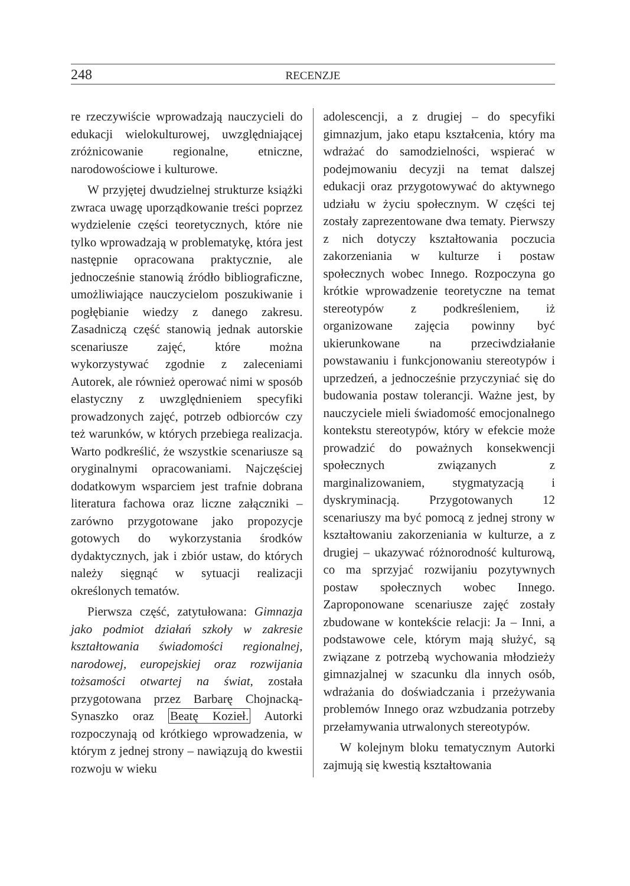248 RECENZJE
re rzeczywiście wprowadzają nauczycieli do edukacji wielokulturowej, uwzględniającej zróżnicowanie regionalne, etniczne, narodowościowe i kulturowe.
W przyjętej dwudzielnej strukturze książki zwraca uwagę uporządkowanie treści poprzez wydzielenie części teoretycznych, które nie tylko wprowadzają w problematykę, która jest następnie opracowana praktycznie, ale jednocześnie stanowią źródło bibliograficzne, umożliwiające nauczycielom poszukiwanie i pogłębianie wiedzy z danego zakresu. Zasadniczą część stanowią jednak autorskie scenariusze zajęć, które można wykorzystywać zgodnie z zaleceniami Autorek, ale również operować nimi w sposób elastyczny z uwzględnieniem specyfiki prowadzonych zajęć, potrzeb odbiorców czy też warunków, w których przebiega realizacja. Warto podkreślić, że wszystkie scenariusze są oryginalnymi opracowaniami. Najczęściej dodatkowym wsparciem jest trafnie dobrana literatura fachowa oraz liczne załączniki – zarówno przygotowane jako propozycje gotowych do wykorzystania środków dydaktycznych, jak i zbiór ustaw, do których należy sięgnąć w sytuacji realizacji określonych tematów.
Pierwsza część, zatytułowana: Gimnazja jako podmiot działań szkoły w zakresie kształtowania świadomości regionalnej, narodowej, europejskiej oraz rozwijania tożsamości otwartej na świat, została przygotowana przez Barbarę Chojnacką-Synaszko oraz Beatę Kozieł. Autorki rozpoczynają od krótkiego wprowadzenia, w którym z jednej strony – nawiązują do kwestii rozwoju w wieku
adolescencji, a z drugiej – do specyfiki gimnazjum, jako etapu kształcenia, który ma wdrażać do samodzielności, wspierać w podejmowaniu decyzji na temat dalszej edukacji oraz przygotowywać do aktywnego udziału w życiu społecznym. W części tej zostały zaprezentowane dwa tematy. Pierwszy z nich dotyczy kształtowania poczucia zakorzeniania w kulturze i postaw społecznych wobec Innego. Rozpoczyna go krótkie wprowadzenie teoretyczne na temat stereotypów z podkreśleniem, iż organizowane zajęcia powinny być ukierunkowane na przeciwdziałanie powstawaniu i funkcjonowaniu stereotypów i uprzedzeń, a jednocześnie przyczyniać się do budowania postaw tolerancji. Ważne jest, by nauczyciele mieli świadomość emocjonalnego kontekstu stereotypów, który w efekcie może prowadzić do poważnych konsekwencji społecznych związanych z marginalizowaniem, stygmatyzacją i dyskryminacją. Przygotowanych 12 scenariuszy ma być pomocą z jednej strony w kształtowaniu zakorzeniania w kulturze, a z drugiej – ukazywać różnorodność kulturową, co ma sprzyjać rozwijaniu pozytywnych postaw społecznych wobec Innego. Zaproponowane scenariusze zajęć zostały zbudowane w kontekście relacji: Ja – Inni, a podstawowe cele, którym mają służyć, są związane z potrzebą wychowania młodzieży gimnazjalnej w szacunku dla innych osób, wdrażania do doświadczania i przeżywania problemów Innego oraz wzbudzania potrzeby przełamywania utrwalonych stereotypów.
W kolejnym bloku tematycznym Autorki zajmują się kwestią kształtowania